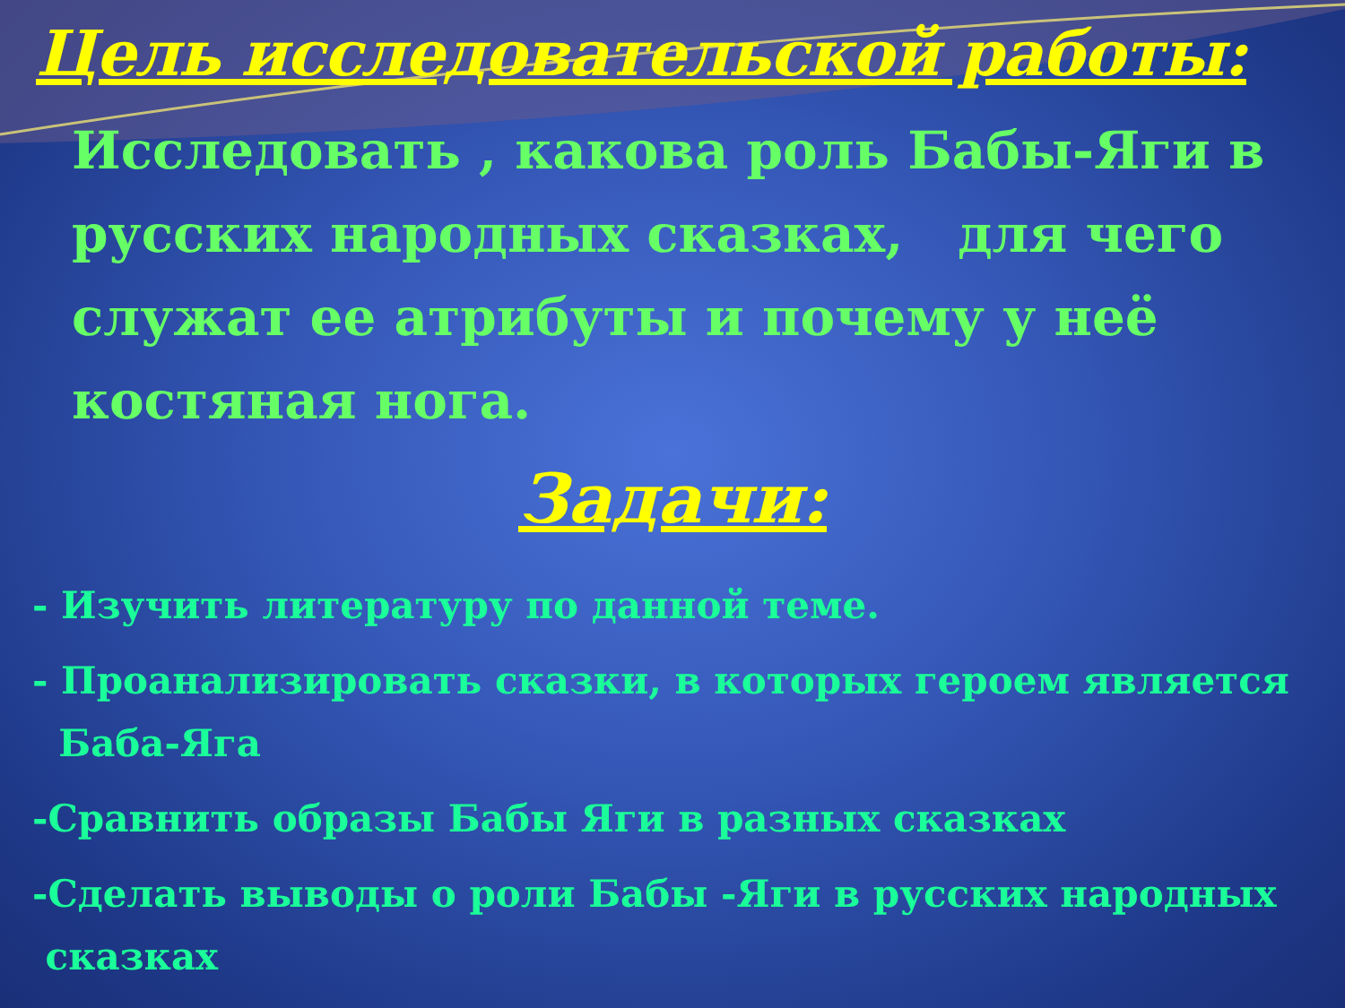Цель исследовательской работы:
Исследовать , какова роль Бабы-Яги в русских народных сказках, для чего служат ее атрибуты и почему у неё костяная нога.
Задачи:
- Изучить литературу по данной теме.
- Проанализировать сказки, в которых героем является
Баба-Яга
-Сравнить образы Бабы Яги в разных сказках
-Сделать выводы о роли Бабы -Яги в русских народных
сказках